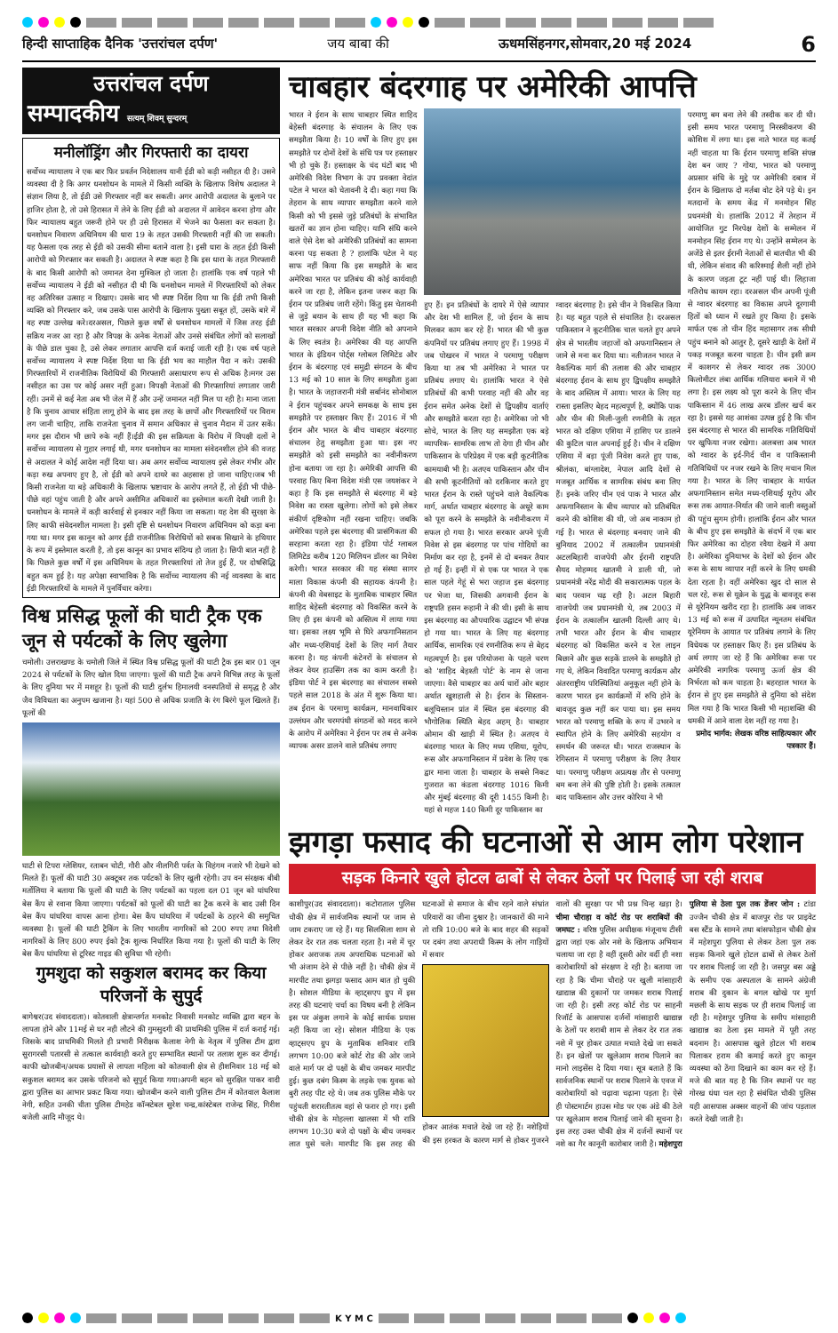हिन्दी साप्ताहिक दैनिक 'उत्तरांचल दर्पण' जय बाबा की ऊधमसिंहनगर,सोमवार,20 मई 2024 6
उत्तरांचल दर्पण
सम्पादकीय सत्यम् शिवम् सुन्दरम्
मनीलॉड्रिंग और गिरफ्तारी का दायरा
सर्वोच्च न्यायालय ने एक बार फिर प्रवर्तन निदेशालय यानी ईडी को कड़ी नसीहत दी है। उसने व्यवस्था दी है कि अगर धनशोधन के मामले में किसी व्यक्ति के खिलाफ विशेष अदालत ने संज्ञान लिया है, तो ईडी उसे गिरफ्तार नहीं कर सकती। अगर आरोपी अदालत के बुलाने पर हाजिर होता है, तो उसे हिरासत में लेने के लिए ईडी को अदालत में आवेदन करना होगा और फिर न्यायालय बहुत जरूरी होने पर ही उसे हिरासत में भेजने का फैसला कर सकता है।धनशोधन निवारण अधिनियम की धारा 19 के तहत उसकी गिरफ्तारी नहीं की जा सकती। यह फैसला एक तरह से ईडी को उसकी सीमा बताने वाला है। इसी धारा के तहत ईडी किसी आरोपी को गिरफ्तार कर सकती है। अदालत ने स्पष्ट कहा है कि इस धारा के तहत गिरफ्तारी के बाद किसी आरोपी को जमानत देना मुश्किल हो जाता है। हालांकि एक वर्ष पहले भी सर्वोच्च न्यायालय ने ईडी को नसीहत दी थी कि धनशोधन मामले में गिरफ्तारियों को लेकर वह अतिरिक्त उत्साह न दिखाए। उसके बाद भी स्पष्ट निर्देश दिया था कि ईडी तभी किसी व्यक्ति को गिरफ्तार करे, जब उसके पास आरोपी के खिलाफ पुख्ता सबूत हों, उसके बारे में वह स्पष्ट उल्लेख करे।दरअसल, पिछले कुछ वर्षों से धनशोधन मामलों में जिस तरह ईडी सक्रिय नजर आ रहा है और विपक्ष के अनेक नेताओं और उनसे संबंधित लोगों को सलाखों के पीछे डाल चुका है, उसे लेकर लगातार आपत्ति दर्ज कराई जाती रही है। एक वर्ष पहले सर्वोच्च न्यायालय ने स्पष्ट निर्देश दिया था कि ईडी भय का माहौल पैदा न करे। उसकी गिरफ्तारियों में राजनीतिक विरोधियों की गिरफ्तारी असाधारण रूप से अधिक है।मगर उस नसीहत का उस पर कोई असर नहीं हुआ। विपक्षी नेताओं की गिरफ्तारियां लगातार जारी रहीं। उनमें से कई नेता अब भी जेल में हैं और उन्हें जमानत नहीं मिल पा रही है। माना जाता है कि चुनाव आचार संहिता लागू होने के बाद इस तरह के छापों और गिरफ्तारियों पर विराम लग जानी चाहिए, ताकि राजनेता चुनाव में समान अधिकार से चुनाव मैदान में उतर सकें। मगर इस दौरान भी छापे रुके नहीं हैं।ईडी की इस सक्रियता के विरोध में विपक्षी दलों ने सर्वोच्च न्यायालय से गुहार लगाई थी, मगर धनशोधन का मामला संवेदनशील होने की वजह से अदालत ने कोई आदेश नहीं दिया था। अब अगर सर्वोच्च न्यायालय इसे लेकर गंभीर और कड़ा रुख अपनाए हुए है, तो ईडी को अपने दायरे का अहसास हो जाना चाहिए।जब भी किसी राजनेता या बड़े अधिकारी के खिलाफ भ्रष्टाचार के आरोप लगते हैं, तो ईडी भी पीछे-पीछे वहां पहुंच जाती है और अपने असीमित अधिकारों का इस्तेमाल करती देखी जाती है। धनशोधन के मामले में कड़ी कार्रवाई से इनकार नहीं किया जा सकता। यह देश की सुरक्षा के लिए काफी संवेदनशील मामला है। इसी दृष्टि से धनशोधन निवारण अधिनियम को कड़ा बना गया था। मगर इस कानून को अगर ईडी राजनीतिक विरोधियों को सबक सिखाने के हथियार के रूप में इस्तेमाल करती है, तो इस कानून का प्रभाव संदिग्ध हो जाता है। छिपी बात नहीं है कि पिछले कुछ वर्षों में इस अधिनियम के तहत गिरफ्तारियां तो तेज हुई हैं, पर दोषसिद्धि बहुत कम हुई है। यह अपेक्षा स्वाभाविक है कि सर्वोच्च न्यायालय की नई व्यवस्था के बाद ईडी गिरफ्तारियों के मामले में पुनर्विचार करेगा।
विश्व प्रसिद्ध फूलों की घाटी ट्रैक एक जून से पर्यटकों के लिए खुलेगा
चमोली। उत्तराखण्ड के चमोली जिले में स्थित विश्व प्रसिद्ध फूलों की घाटी ट्रैक इस बार 01 जून 2024 से पर्यटकों के लिए खोल दिया जाएगा। फूलों की घाटी ट्रैक अपने विभिन्न तरह के फूलों के लिए दुनिया भर में मशहूर है। फूलों की घाटी दुर्लभ हिमालयी वनस्पतियों से समृद्ध है और जैव विविधता का अनुपम खजाना है। यहां 500 से अधिक प्रजाति के रंग बिरंगे फूल खिलते हैं। फूलों की
घाटी से टिपरा ग्लेशियर, रताबन चोटी, गौरी और नीलगिरी पर्वत के विहंगम नजारे भी देखने को मिलते हैं। फूलों की घाटी 30 अक्टूबर तक पर्यटकों के लिए खुली रहेगी। उप वन संरक्षक बीबी मर्तोलिया ने बताया कि फूलों की घाटी के लिए पर्यटकों का पहला दल 01 जून को घांघरिया बेस कैंप से रवाना किया जाएगा। पर्यटकों को फूलों की घाटी का ट्रैक करने के बाद उसी दिन बेस कैंप घांघरिया वापस आना होगा। बेस कैंप घांघरिया में पर्यटकों के ठहरने की समुचित व्यवस्था है। फूलों की घाटी ट्रैकिंग के लिए भारतीय नागरिकों को 200 रुपए तथा विदेशी नागरिकों के लिए 800 रुपए ईको ट्रैक शुल्क निर्धारित किया गया है। फूलों की घाटी के लिए बेस कैंप घांघरिया से टूरिस्ट गाइड की सुविधा भी रहेगी।
गुमशुदा को सकुशल बरामद कर किया परिजनों के सुपुर्द
बागेश्वर(उद संवाददाता)। कोतवाली क्षेत्रान्तर्गत मनकोट निवासी मनकोट व्यक्ति द्वारा बहन के लापता होने और 11मई से घर नही लौटने की गुमसुदगी की प्राथमिकी पुलिस में दर्ज कराई गई। जिसके बाद प्राथमिकी मिलते ही प्रभारी निरीक्षक कैलाश नेगी के नेतृत्व में पुलिस टीम द्वारा सुरागरसी पतारसी से तत्काल कार्यवाही करते हुए सम्भावित स्थानों पर तलाश शुरू कर दीगई। काफी खोजबीन/अथक प्रयासों से लापता महिला को कोतवाली क्षेत्र से हीशनिवार 18 मई को सकुशल बरामद कर उसके परिजनो को सुपुर्द किया गया।अपनी बहन को सुरक्षित पाकर वादी द्वारा पुलिस का आभार प्रकट किया गया। खोजबीन करने वाली पुलिस टीम में कोतवाल कैलाश नेगी, सहित उनकी चीता पुलिस टीमहेड कॉन्स्टेबल सुरेश चन्द्र,कांस्टेबल राजेन्द्र सिंह, गिरीश बजेली आदि मौजूद थे।
चाबहार बंदरगाह पर अमेरिकी आपत्ति
भारत ने ईरान के साथ चाबहार स्थित शाहिद बेहेस्ती बंदरगाह के संचालन के लिए एक समझौता किया है। 10 वर्षों के लिए हुए इस समझौते पर दोनों देशों के संधि पत्र पर हस्ताक्षर भी हो चुके हैं। हस्ताक्षर के चंद घंटों बाद भी अमेरिकी विदेश विभाग के उप प्रवक्ता वेदांत पटेल ने भारत को चेतावनी दे दी। कहा गया कि तेहरान के साथ व्यापार समझौता करने वाले किसी को भी इससे जुड़े प्रतिबंधों के संभावित खतरों का ज्ञान होना चाहिए। यानि संधि करने वाले ऐसे देश को अमेरिकी प्रतिबंधों का सामना करना पड़ सकता है ? हालांकि पटेल ने यह साफ नहीं किया कि इस समझौते के बाद अमेरिका भारत पर प्रतिबंध की कोई कार्यवाही करने जा रहा है, लेकिन इतना जरूर कहा कि ईरान पर प्रतिबंध जारी रहेंगे। किंतु इस चेतावनी से जुड़े बयान के साथ ही यह भी कहा कि भारत सरकार अपनी विदेश नीति को अपनाने के लिए स्वतंत्र है। अमेरिका की यह आपत्ति भारत के इंडियन पोर्ट्स ग्लोबल लिमिटेड और ईरान के बंदरगाह एवं समुद्री संगठन के बीच 13 मई को 10 साल के लिए समझौता हुआ है। भारत के जहाजरानी मंत्री सर्बानंद सोनोबाल ने ईरान पहुंचकर अपने समकक्ष के साथ इस समझौते पर हस्ताक्षर किए हैं। 2016 में भी ईरान और भारत के बीच चाबहार बंदरगाह संचालन हेतु समझौता हुआ था। इस नए समझौते को इसी समझौते का नवीनीकरण होना बताया जा रहा है। अमेरिकी आपत्ति की परवाह किए बिना विदेश मंत्री एस जयशंकर ने कहा है कि इस समझौते से बंदरगाह में बड़े निवेश का रास्ता खुलेगा। लोगों को इसे लेकर संकीर्ण दृष्टिकोण नहीं रखना चाहिए। जबकि अमेरिका पहले इस बंदरगाह की प्रासंगिकता की सरहाना करता रहा है। इंडिया पोर्ट ग्लाबल लिमिटेड करीब 120 मिलियन डॉलर का निवेश करेगी। भारत सरकार की यह संस्था सागर माला विकास कंपनी की सहायक कंपनी है। कंपनी की वेबसाइट के मुताबिक चाबहार स्थित शाहिद बेहेस्ती बंदरगाह को विकसित करने के लिए ही इस कंपनी को अस्तित्व में लाया गया था। इसका लक्ष्य भूमि से घिरे अफगानिसतान और मध्य-एशियाई देशों के लिए मार्ग तैयार करना है। यह कंपनी कंटेनरों के संचालन से लेकर वेयर हाउसिंग तक का काम करती है। इंडिया पोर्ट ने इस बंदरगाह का संचालन सबसे पहले साल 2018 के अंत में शुरू किया था। तब ईरान के परमाणु कार्यक्रम, मानवाधिकार उल्लंघन और चरमपंथी संगठनों को मदद करने के आरोप में अमेरिका ने ईरान पर तब से अनेक व्यापक असर डालने वाले प्रतिबंध लगाए
हुए हैं। इन प्रतिबंधों के दायरे में ऐसे व्यापार और देश भी शामिल हैं, जो ईरान के साथ मिलकर काम कर रहे हैं। भारत की भी कुछ कंपनियों पर प्रतिबंध लगाए हुए हैं। 1998 में जब पोखरन में भारत ने परमाणु परीक्षण किया था तब भी अमेरिका ने भारत पर प्रतिबंध लगाए थे। हालांकि भारत ने ऐसे प्रतिबंधों की कभी परवाह नहीं की और वह ईरान समेत अनेक देशों से द्विपक्षीय वार्ताएं और समझौते करता रहा है। अमेरिका जो भी सोचे, भारत के लिए यह समझौता एक बड़े व्यापरिक- सामरिक लाभ तो देगा ही चीन और पाकिस्तान के परिप्रेक्ष्य में एक बड़ी कूटनीतिक कामयाबी भी है। अतएव पाकिस्तान और चीन की सभी कूटनीतियों को दरकिनार करते हुए भारत ईरान के रास्ते पहुंचने वाले वैकल्पिक मार्ग, अर्थात चाबहार बंदरगाह के अधूरे काम को पूरा करने के समझौते के नवीनीकरण में सफल हो गया है। भारत सरकार अपने पूंजी निवेश से इस बंदरगाह पर पांच गोदियों का निर्माण कर रहा है, इनमें से दो बनकर तैयार हो गई हैं। इन्हीं में से एक पर भारत ने एक साल पहले गेहूं से भरा जहाज इस बंदरगाह पर भेजा था, जिसकी अगवानी ईरान के राष्ट्रपति हसन रूहानी ने की थी। इसी के साथ इस बंदरगाह का औपचारिक उद्घाटन भी संपन्न हो गया था। भारत के लिए यह बंदरगाह आर्थिक, सामरिक एवं रणनीतिक रूप से बेहद महत्वपूर्ण है। इस परियोजना के पहले चरण को 'शाहिद बेहश्ती पोर्ट' के नाम से जाना जाएगा। वैसे चाबहार का अर्थ चारों ओर बहार अर्थात खुशहाली से है। ईरान के सिस्तान-बलूचिस्तान प्रांत में स्थित इस बंदरगाह की भौगोलिक स्थिति बेहद अहम् है। चाबहार ओमान की खाड़ी में स्थित है। अतएव ये बंदरगाह भारत के लिए मध्य एशिया, यूरोप, रूस और अफगानिस्तान में प्रवेश के लिए एक द्वार माना जाता है। चाबहार के सबसे निकट गुजरात का कंडला बंदरगाह 1016 किमी और मुंबई बंदरगाह की दूरी 1455 किमी है। यहां से महज 140 किमी दूर पाकिस्तान का
ग्वादर बंदरगाह है। इसे चीन ने विकसित किया है। यह बहुत पहले से संचालित है। दरअसल पाकिस्तान ने कूटनीतिक चाल चलते हुए अपने क्षेत्र से भारतीय जहाजों को अफगानिस्तान ले जाने से मना कर दिया था। नतीजतन भारत ने वैकल्पिक मार्ग की तलाश की और चाबहार बंदरगाह ईरान के साथ हुए द्विपक्षीय समझौते के बाद अस्तित्व में आया। भारत के लिए यह रास्ता इसलिए बेहद महत्वपूर्ण है, क्योंकि पाक और चीन की मिली-जुली रणनीति के तहत भारत को दक्षिण एशिया में हाशिए पर डालने की कुटिल चाल अपनाई हुई है। चीन ने दक्षिण एशिया में बड़ा पूंजी निवेश करते हुए पाक, श्रीलंका, बांग्लादेश, नेपाल आदि देशों से मजबूत आर्थिक व सामरिक संबंध बना लिए हैं। इनके जरिए चीन एवं पाक ने भारत और अफगानिस्तान के बीच व्यापार को प्रतिबंधित करने की कोशिश की थी, जो अब नाकाम हो गई है। भारत से बंदरगाह बनवाए जाने की बुनियाद 2002 में तत्कालीन प्रधानमंत्री अटलबिहारी वाजपेयी और ईरानी राष्ट्रपति सैयद मोहम्मद खातमी ने डाली थी, जो प्रधानमंत्री नरेंद्र मोदी की सकारात्मक पहल के बाद परवान चढ़ रही है। अटल बिहारी वाजपेयी जब प्रधानमंत्री थे, तब 2003 में ईरान के तत्कालीन खातमी दिल्ली आए थे। तभी भारत और ईरान के बीच चाबहार बंदरगाह को विकसित करने व रेल लाइन बिछाने और कुछ सड़कें डालने के समझौते हो गए थे, लेकिन विवादित परमाणु कार्यक्रम और अंतरराष्ट्रीय परिस्थितियां अनुकूल नहीं होने के कारण भारत इन कार्यक्रमों में रुचि होने के बावजूद कुछ नहीं कर पाया था। इस समय भारत को परमाणु शक्ति के रूप में उभरने व स्थापित होने के लिए अमेरिकी सहयोग व समर्थन की जरूरत थी। भारत राजस्थान के रेगिस्तान में परमाणु परीक्षण के लिए तैयार था। परमाणु परीक्षण अप्रत्यक्ष तौर से परमाणु बम बना लेने की पुष्टि होती है। इसके तत्काल बाद पाकिस्तान और उत्तर कोरिया ने भी
परमाणु बम बना लेने की तस्दीक कर दी थी। इसी समय भारत परमाणु निरस्त्रीकरण की कोशिश में लगा था। इस नाते भारत यह कतई नहीं चाहता था कि ईरान परमाणु शक्ति संपन्न देश बन जाए ? गोया, भारत को परमाणु अप्रसार संधि के मुद्दे पर अमेरिकी दबाव में ईरान के खिलाफ दो मर्तबा वोट देने पड़े थे। इन मतदानों के समय केंद्र में मनमोहन सिंह प्रधनमंत्री थे। हालांकि 2012 में तेरहान में आयोजित गुट निरपेक्ष देशों के सम्मेलन में मनमोहन सिंह ईरान गए थे। उन्होंने सम्मेलन के अजेंडे से इतर ईरानी नेताओं से बातचीत भी की थी, लेकिन संवाद की करिश्माई शैली नहीं होने के कारण जड़ता टूट नहीं पाई थी। लिहाजा गतिरोध कायम रहा। दरअसल चीन अपनी पूंजी से ग्वादर बंदरगाह का विकास अपने दूरगामी हितों को ध्यान में रखते हुए किया है। इसके मार्फत एक तो चीन हिंद महासागर तक सीधी पहुंच बनाने को आतुर है, दूसरे खाड़ी के देशों में पकड़ मजबूत करना चाहता है। चीन इसी क्रम में काशगर से लेकर ग्वादर तक 3000 किलोमीटर लंबा आर्थिक गलियारा बनाने में भी लगा है। इस लक्ष्य को पूरा करने के लिए चीन पाकिस्तान में 46 लाख अरब डॉलर खर्च कर रहा है। इससे यह आशंका उत्पन्न हुई है कि चीन इस बंदरगाह से भारत की सामरिक गतिविधियों पर खुफिया नजर रखेगा। अलबत्ता अब भारत को ग्वादर के इर्द-गिर्द चीन व पाकिस्तानी गतिविधियों पर नजर रखने के लिए मचान मिल गया है। भारत के लिए चाबहार के मार्फत अफगानिस्तान समेत मध्य-एशियाई यूरोप और रूस तक आयात-निर्यात की जाने वाली वस्तुओं की पहुंच सुगम होगी। हालांकि ईरान और भारत के बीच हुए इस समझौते के संदर्भ में एक बार फिर अमेरिका का दोहरा रवैया देखने में अया है। अमेरिका दुनियाभर के देशों को ईरान और रूस के साथ व्यापार नहीं करने के लिए धमकी देता रहता है। वहीं अमेरिका खुद दो साल से चल रहे, रूस से यूक्रेन के युद्ध के बावजूद रूस से यूरेनियम खरीद रहा है। हालांकि अब जाकर 13 मई को रूस में उत्पादित न्यूनतम संबंधित यूरेनियम के आयात पर प्रतिबंध लगाने के लिए विधेयक पर हस्ताक्षर किए हैं। इस प्रतिबंध के अर्थ लगाए जा रहे हैं कि अमेरिका रूस पर अमेरिकी नागरिक परमाणु ऊर्जा क्षेत्र की निर्भरता को कम चाहता है। बहरहाल भारत के ईरान से हुए इस समझौते से दुनिया को संदेश मिल गया है कि भारत किसी भी महाशक्ति की धमकी में आने वाला देश नहीं रह गया है।
प्रमोद भार्गव: लेखक वरिष्ठ साहित्यकार और पत्रकार हैं।
झगड़ा फसाद की घटनाओं से आम लोग परेशान
सड़क किनारे खुले होटल ढाबों से लेकर ठेलों पर पिलाई जा रही शराब
काशीपुर(उद संवाददाता)। कटोराताल पुलिस चौकी क्षेत्र में सार्वजनिक स्थानों पर जाम से जाम टकराए जा रहे हैं। यह सिलसिला शाम से लेकर देर रात तक चलता रहता है। नशे में चूर होकर अराजक तत्व अपराधिक घटनाओं को भी अंजाम देने से पीछे नहीं है। चौकी क्षेत्र में मारपीट तथा झगड़ा फसाद आम बात हो चुकी है। सोशल मीडिया के व्हाट्सएप ग्रुप में इस तरह की घटनाएं चर्चा का विषय बनी है लेकिन इस पर अंकुश लगाने के कोई सार्थक प्रयास नहीं किया जा रहे। सोशल मीडिया के एक व्हाट्सएप ग्रुप के मुताबिक शनिवार रात्रि लगभग 10:00 बजे कोर्ट रोड की ओर जाने वाले मार्ग पर दो पक्षों के बीच जमकर मारपीट हुई। कुछ दबंग किस्म के लड़के एक युवक को बुरी तरह पीट रहे थे। जब तक पुलिस मौके पर पहुंचती शरारतीतत्व वहां से फरार हो गए। इसी चौकी क्षेत्र के मोहल्ला खालसा में भी रात्रि लगभग 10:30 बजे दो पक्षों के बीच जमकर लात घुसे चले। मारपीट कि इस तरह की घटनाओं से समाज के बीच रहने वाले संभ्रांत परिवारों का जीना दुश्वार है। जानकारों की माने तो रात्रि 10:00 बजे के बाद शहर की सड़कों पर दबंग तथा अपराधी किस्म के लोग गाड़ियों में सवार
होकर आतंक मचाते देखे जा रहे हैं। नशेड़ियों की इस हरकत के कारण मार्ग से होकर गुजरने वालों की सुरक्षा पर भी प्रश्न चिन्ह खड़ा है। चीमा चौराहा व कोर्ट रोड पर शराबियों की जमघट : वरिष्ठ पुलिस अधीक्षक मंजूनाथ टीसी द्वारा जहां एक ओर नशे के खिलाफ अभियान चलाया जा रहा है वहीं दूसरी ओर वर्दी ही नशा कारोबारियों को संरक्षण दे रही है। बताया जा रहा है कि चीमा चौराहे पर खुली मांसाहारी खाद्यान्न की दुकानों पर जमकर शराब पिलाई जा रही है। इसी तरह कोर्ट रोड पर साहनी रिजॉर्ट के आसपास दर्जनों मांसाहारी खाद्यान्न के ठेलों पर शराबी शाम से लेकर देर रात तक नशे में चूर होकर उत्पात मचाते देखे जा सकते हैं। इन खेलों पर खुलेआम शराब पिलाने का मानो लाइसेंस दे दिया गया। सूत्र बताते हैं कि सार्वजनिक स्थानों पर शराब पिलाने के एवज में कारोबारियों को चढ़ावा चढ़ाना पड़ता है। ऐसे ही पोस्टमार्टम हाउस मोड पर एक अंडे की ठेले पर खुलेआम शराब पिलाई जाने की सूचना है। इस तरह उक्त चौकी क्षेत्र में दर्जनों स्थानों पर नशे का गैर कानूनी कारोबार जारी है। महेशपुरा पुलिया से ठेला पुल तक डेंजर जोन : टांडा उज्जैन चौकी क्षेत्र में बाजपुर रोड पर प्राइवेट बस स्टैंड के सामने तथा बांसफोड़ान चौकी क्षेत्र में महेशपुरा पुलिया से लेकर ठेला पुल तक सड़क किनारे खुले होटल ढाबों से लेकर ठेलों पर शराब पिलाई जा रही है। जसपुर बस अड्डे के समीप एक अस्पताल के सामने अंग्रेजी शराब की दुकान के बगल खोखे पर मुर्गा मछली के साथ सड़क पर ही शराब पिलाई जा रही है। महेशपुर पुलिया के समीप मांसाहारी खाद्यान्न का ठेला इस मामले में पूरी तरह बदनाम है। आसपास खुले होटल भी शराब पिलाकर हराम की कमाई करते हुए कानून व्यवस्था को ठेंगा दिखाने का काम कर रहे हैं। मजे की बात यह है कि जिन स्थानों पर यह गोरख धंधा चल रहा है संबंधित चौकी पुलिस यही आसपास अक्सर वाहनों की जांच पड़ताल करते देखी जाती है।
K Y M C